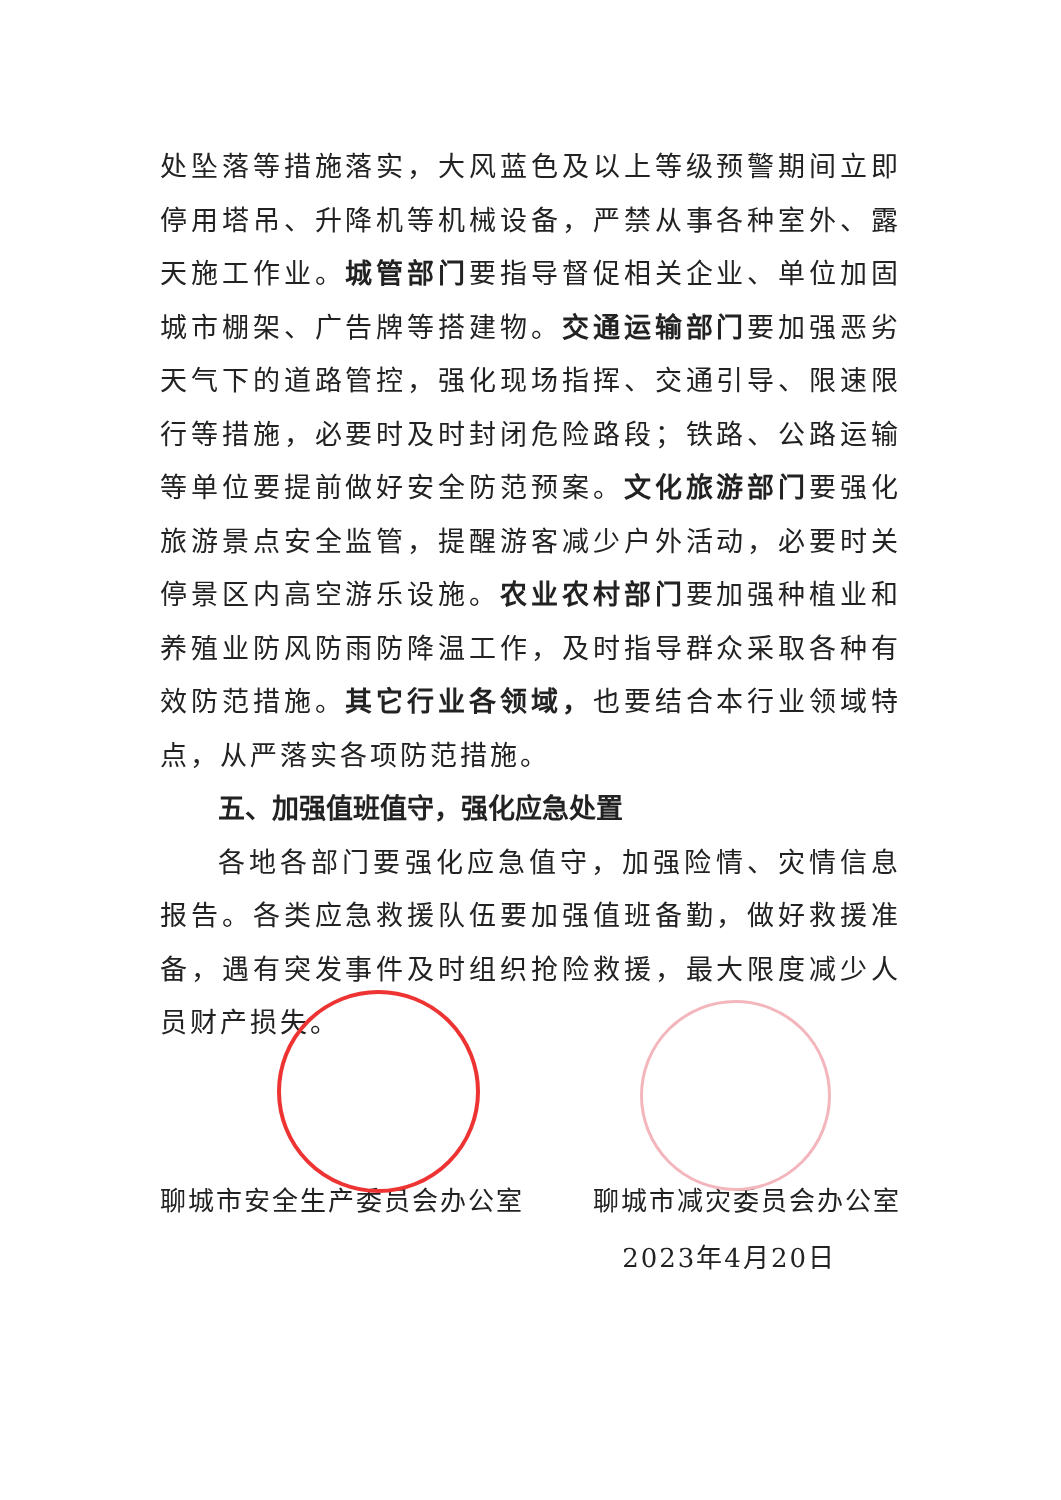处坠落等措施落实，大风蓝色及以上等级预警期间立即停用塔吊、升降机等机械设备，严禁从事各种室外、露天施工作业。城管部门要指导督促相关企业、单位加固城市棚架、广告牌等搭建物。交通运输部门要加强恶劣天气下的道路管控，强化现场指挥、交通引导、限速限行等措施，必要时及时封闭危险路段；铁路、公路运输等单位要提前做好安全防范预案。文化旅游部门要强化旅游景点安全监管，提醒游客减少户外活动，必要时关停景区内高空游乐设施。农业农村部门要加强种植业和养殖业防风防雨防降温工作，及时指导群众采取各种有效防范措施。其它行业各领域，也要结合本行业领域特点，从严落实各项防范措施。
五、加强值班值守，强化应急处置
各地各部门要强化应急值守，加强险情、灾情信息报告。各类应急救援队伍要加强值班备勤，做好救援准备，遇有突发事件及时组织抢险救援，最大限度减少人员财产损失。
聊城市安全生产委员会办公室 聊城市减灾委员会办公室
2023年4月20日